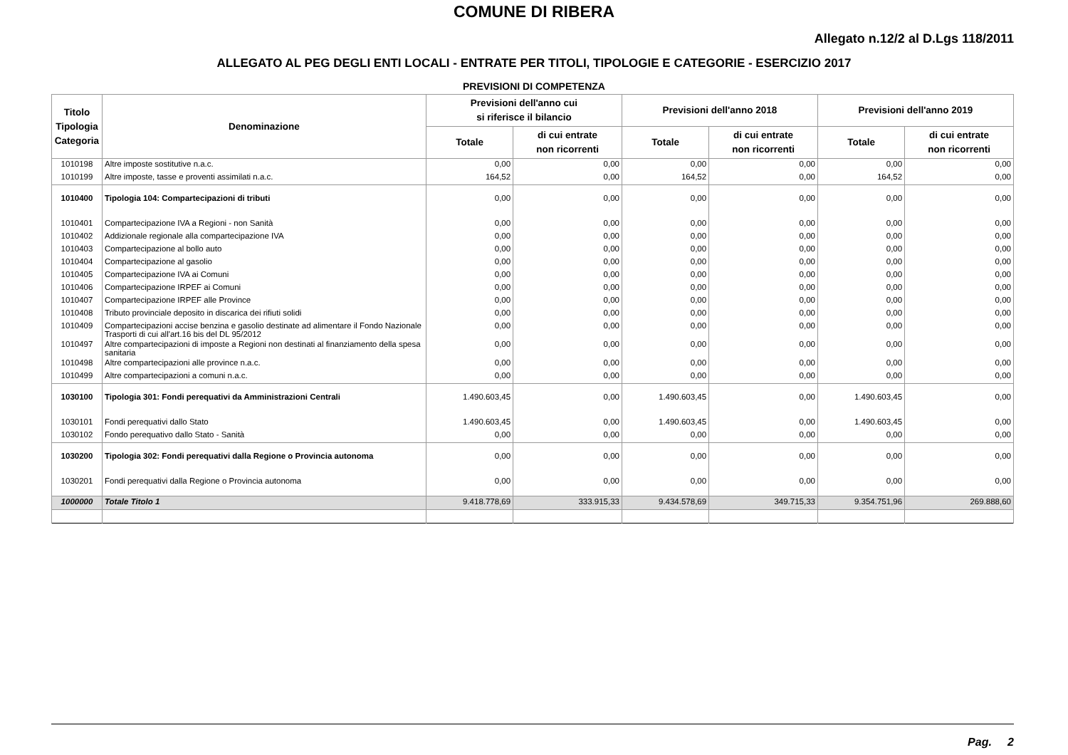COMUNE DI RIBERA
Allegato n.12/2 al D.Lgs 118/2011
ALLEGATO AL PEG DEGLI ENTI LOCALI - ENTRATE PER TITOLI, TIPOLOGIE E CATEGORIE - ESERCIZIO 2017
PREVISIONI DI COMPETENZA
| Titolo Tipologia Categoria | Denominazione | Previsioni dell'anno cui si riferisce il bilancio | | Previsioni dell'anno 2018 | | Previsioni dell'anno 2019 | |
| --- | --- | --- | --- | --- | --- | --- | --- |
| | | Totale | di cui entrate non ricorrenti | Totale | di cui entrate non ricorrenti | Totale | di cui entrate non ricorrenti |
| 1010198 | Altre imposte sostitutive n.a.c. | 0,00 | 0,00 | 0,00 | 0,00 | 0,00 | 0,00 |
| 1010199 | Altre imposte, tasse e proventi assimilati n.a.c. | 164,52 | 0,00 | 164,52 | 0,00 | 164,52 | 0,00 |
| 1010400 | Tipologia 104: Compartecipazioni di tributi | 0,00 | 0,00 | 0,00 | 0,00 | 0,00 | 0,00 |
| 1010401 | Compartecipazione IVA a Regioni - non Sanità | 0,00 | 0,00 | 0,00 | 0,00 | 0,00 | 0,00 |
| 1010402 | Addizionale regionale alla compartecipazione IVA | 0,00 | 0,00 | 0,00 | 0,00 | 0,00 | 0,00 |
| 1010403 | Compartecipazione al bollo auto | 0,00 | 0,00 | 0,00 | 0,00 | 0,00 | 0,00 |
| 1010404 | Compartecipazione al gasolio | 0,00 | 0,00 | 0,00 | 0,00 | 0,00 | 0,00 |
| 1010405 | Compartecipazione IVA ai Comuni | 0,00 | 0,00 | 0,00 | 0,00 | 0,00 | 0,00 |
| 1010406 | Compartecipazione IRPEF ai Comuni | 0,00 | 0,00 | 0,00 | 0,00 | 0,00 | 0,00 |
| 1010407 | Compartecipazione IRPEF alle Province | 0,00 | 0,00 | 0,00 | 0,00 | 0,00 | 0,00 |
| 1010408 | Tributo provinciale deposito in discarica dei rifiuti solidi | 0,00 | 0,00 | 0,00 | 0,00 | 0,00 | 0,00 |
| 1010409 | Compartecipazioni accise benzina e gasolio destinate ad alimentare il Fondo Nazionale Trasporti di cui all'art.16 bis del DL 95/2012 | 0,00 | 0,00 | 0,00 | 0,00 | 0,00 | 0,00 |
| 1010497 | Altre compartecipazioni di imposte a Regioni non destinati al finanziamento della spesa sanitaria | 0,00 | 0,00 | 0,00 | 0,00 | 0,00 | 0,00 |
| 1010498 | Altre compartecipazioni alle province n.a.c. | 0,00 | 0,00 | 0,00 | 0,00 | 0,00 | 0,00 |
| 1010499 | Altre compartecipazioni a comuni n.a.c. | 0,00 | 0,00 | 0,00 | 0,00 | 0,00 | 0,00 |
| 1030100 | Tipologia 301: Fondi perequativi da Amministrazioni Centrali | 1.490.603,45 | 0,00 | 1.490.603,45 | 0,00 | 1.490.603,45 | 0,00 |
| 1030101 | Fondi perequativi dallo Stato | 1.490.603,45 | 0,00 | 1.490.603,45 | 0,00 | 1.490.603,45 | 0,00 |
| 1030102 | Fondo perequativo dallo Stato - Sanità | 0,00 | 0,00 | 0,00 | 0,00 | 0,00 | 0,00 |
| 1030200 | Tipologia 302: Fondi perequativi dalla Regione o Provincia autonoma | 0,00 | 0,00 | 0,00 | 0,00 | 0,00 | 0,00 |
| 1030201 | Fondi perequativi dalla Regione o Provincia autonoma | 0,00 | 0,00 | 0,00 | 0,00 | 0,00 | 0,00 |
| 1000000 | Totale Titolo 1 | 9.418.778,69 | 333.915,33 | 9.434.578,69 | 349.715,33 | 9.354.751,96 | 269.888,60 |
Pag. 2